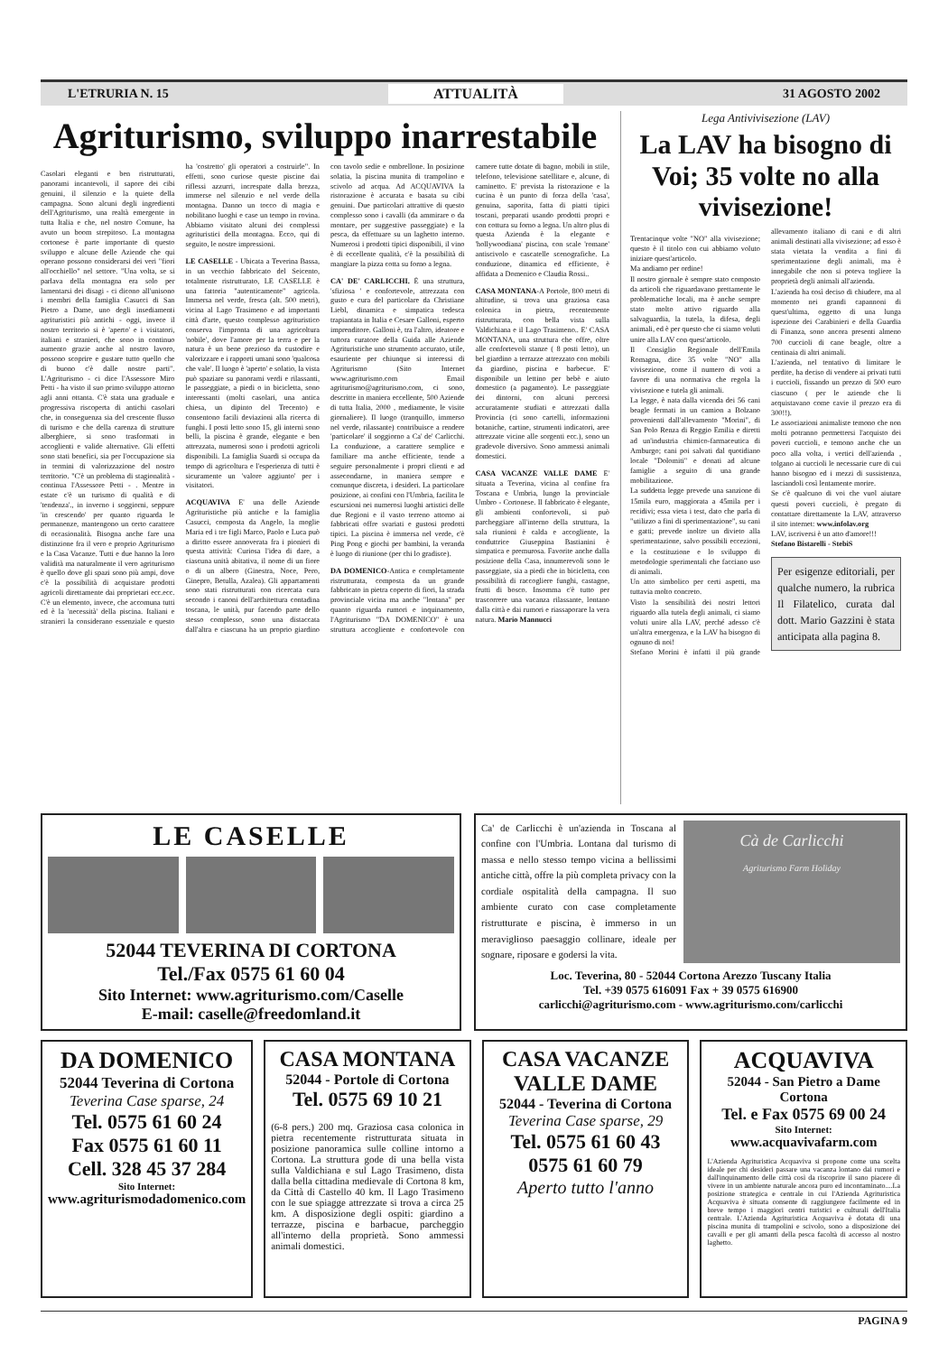L'ETRURIA N. 15 ATTUALITÀ 31 AGOSTO 2002
Agriturismo, sviluppo inarrestabile
Casolari eleganti e ben ristrutturati, panorami incantevoli, il sapore dei cibi genuini, il silenzio e la quiete della campagna. Sono alcuni degli ingredienti dell'Agriturismo, una realtà emergente in tutta Italia e che, nel nostro Comune, ha avuto un boom strepitoso. La montagna cortonese è parte importante di questo sviluppo e alcune delle Aziende che qui operano possono considerarsi dei veri "fiori all'occhiello" nel settore. "Una volta, se si parlava della montagna era solo per lamentarsi dei disagi - ci dicono all'unisono i membri della famiglia Casucci di San Pietro a Dame, uno degli insediamenti agrituristici più antichi - oggi, invece il nostro territorio si è 'aperto' e i visitatori, italiani e stranieri, che sono in continuo aumento grazie anche al nostro lavoro, possono scoprire e gustare tutto quello che di buono c'è dalle nostre parti". L'Agriturismo - ci dice l'Assessore Miro Petti - ha visto il suo primo sviluppo attorno agli anni ottanta. C'è stata una graduale e progressiva riscoperta di antichi casolari che, in conseguenza sia del crescente flusso di turismo e che della carenza di strutture alberghiere, si sono trasformati in accoglienti e valide alternative. Gli effetti sono stati benefici, sia per l'occupazione sia in termini di valorizzazione del nostro territorio. "C'è un problema di stagionalità - continua l'Assessore Petti - . Mentre in estate c'è un turismo di qualità e di 'tendenza'., in inverno i soggiorni, seppure 'in crescendo' per quanto riguarda le permanenze, mantengono un certo carattere di occasionalità. Bisogna anche fare una distinzione fra il vero e proprio Agriturismo e la Casa Vacanze. Tutti e due hanno la loro validità ma naturalmente il vero agriturismo è quello dove gli spazi sono più ampi, dove c'è la possibilità di acquistare prodotti agricoli direttamente dai proprietari ecc.ecc. C'è un elemento, invece, che accomuna tutti ed è la 'necessità' della piscina. Italiani e stranieri la considerano essenziale e questo ha 'costretto' gli operatori a costruirle". In effetti, sono curiose queste piscine dai riflessi azzurri, increspate dalla brezza, immerse nel silenzio e nel verde della montagna. Danno un tocco di magia e nobilitano luoghi e case un tempo in rovina. Abbiamo visitato alcuni dei complessi agrituristici della montagna. Ecco, qui di seguito, le nostre impressioni.
LE CASELLE - Ubicata a Teverina Bassa, in un vecchio fabbricato del Seicento, totalmente ristrutturato, LE CASELLE è una fattoria "autenticamente" agricola. Immersa nel verde, fresca (alt. 500 metri), vicina al Lago Trasimeno e ad importanti città d'arte, questo complesso agrituristico conserva l'impronta di una agricoltura 'nobile', dove l'amore per la terra e per la natura è un bene prezioso da custodire e valorizzare e i rapporti umani sono 'qualcosa che vale'. Il luogo è 'aperto' e solatio, la vista può spaziare su panorami verdi e rilassanti, le passeggiate, a piedi o in bicicletta, sono interessanti (molti casolari, una antica chiesa, un dipinto del Trecento) e consentono facili deviazioni alla ricerca di funghi. I posti letto sono 15, gli interni sono belli, la piscina è grande, elegante e ben attrezzata, numerosi sono i prodotti agricoli disponibili. La famiglia Suardi si occupa da tempo di agricoltura e l'esperienza di tutti è sicuramente un 'valore aggiunto' per i visitatori.
ACQUAVIVA E' una delle Aziende Agrituristiche più antiche e la famiglia Casucci, composta da Angelo, la moglie Maria ed i tre figli Marco, Paolo e Luca può a diritto essere annoverata fra i pionieri di questa attività: Curiosa l'idea di dare, a ciascuna unità abitativa, il nome di un fiore o di un albero (Ginestra, Noce, Pero, Ginepro, Betulla, Azalea). Gli appartamenti sono stati ristrutturati con ricercata cura secondo i canoni dell'architettura contadina toscana, le unità, pur facendo parte dello stesso complesso, sono una distaccata dall'altra e ciascuna ha un proprio giardino con tavolo sedie e ombrellone. In posizione solatia, la piscina munita di trampolino e scivolo ad acqua. Ad ACQUAVIVA la ristorazione è accurata e basata su cibi genuini. Due particolari attrattive di questo complesso sono i cavalli (da ammirare o da montare, per suggestive passeggiate) e la pesca, da effettuare su un laghetto interno. Numerosi i prodotti tipici disponibili, il vino è di eccellente qualità, c'è la possibilità di mangiare la pizza cotta su forno a legna.
CA' DE' CARLICCHI. È una struttura, 'sfiziosa ' e confortevole, attrezzata con gusto e cura del particolare da Christiane Liebl, dinamica e simpatica tedesca trapiantata in Italia e Cesare Galloni, esperto imprenditore. Galloni è, tra l'altro, ideatore e tuttora curatore della Guida alle Aziende Agrituristiche uno strumento accurato, utile, esauriente per chiunque si interessi di Agriturismo (Sito Internet www.agriturismo.com Email agriturismo@agriturismo.com, ci sono, descritte in maniera eccellente, 500 Aziende di tutta Italia, 2000 , mediamente, le visite giornaliere). Il luogo (tranquillo, immerso nel verde, rilassante) contribuisce a rendere 'particolare' il soggiorno a Ca' de' Carlicchi. La conduzione, a carattere semplice e familiare ma anche efficiente, tende a seguire personalmente i propri clienti e ad assecondarne, in maniera sempre e comunque discreta, i desideri. La particolare posizione, ai confini con l'Umbria, facilita le escursioni nei numerosi luoghi artistici delle due Regioni e il vasto terreno attorno ai fabbricati offre svariati e gustosi prodotti tipici. La piscina è immersa nel verde, c'è Ping Pong e giochi per bambini, la veranda è luogo di riunione (per chi lo gradisce).
DA DOMENICO-Antica e completamente ristrutturata, composta da un grande fabbricato in pietra coperto di fiori, la strada provinciale vicina ma anche "lontana" per quanto riguarda rumori e inquinamento, l'Agriturismo "DA DOMENICO" è una struttura accogliente e confortevole con camere tutte dotate di bagno, mobili in stile, telefono, televisione satellitare e, alcune, di caminetto. E' prevista la ristorazione e la cucina è un punto di forza della 'casa', genuina, saporita, fatta di piatti tipici toscani, preparati usando prodotti propri e con cottura su forno a legna. Un altro plus di questa Azienda è la elegante e 'hollywoodiana' piscina, con scale 'romane' antiscivolo e cascatelle scenografiche. La conduzione, dinamica ed efficiente, è affidata a Domenico e Claudia Rossi..
CASA MONTANA-A Portole, 800 metri di altitudine, si trova una graziosa casa colonica in pietra, recentemente ristrutturata, con bella vista sulla Valdichiana e il Lago Trasimeno.. E' CASA MONTANA, una struttura che offre, oltre alle confortevoli stanze ( 8 posti letto), un bel giardino a terrazze attrezzato con mobili da giardino, piscina e barbecue. E' disponibile un lettino per bebè e aiuto domestico (a pagamento). Le passeggiate dei dintorni, con alcuni percorsi accuratamente studiati e attrezzati dalla Provincia (ci sono cartelli, informazioni botaniche, cartine, strumenti indicatori, aree attrezzate vicine alle sorgenti ecc.), sono un gradevole diversivo. Sono ammessi animali domestici.
CASA VACANZE VALLE DAME E' situata a Teverina, vicina al confine fra Toscana e Umbria, lungo la provinciale Umbro - Cortonese. Il fabbricato è elegante, gli ambienti confortevoli, si può parcheggiare all'interno della struttura, la sala riunioni è calda e accogliente, la conduttrice Giuseppina Bastianini è simpatica e premurosa. Favorite anche dalla posizione della Casa, innumerevoli sono le passeggiate, sia a piedi che in bicicletta, con possibilità di raccogliere funghi, castagne, frutti di bosco. Insomma c'è tutto per trascorrere una vacanza rilassante, lontano dalla città e dai rumori e riassaporare la vera natura. Mario Mannucci
Lega Antivivisezione (LAV)
La LAV ha bisogno di Voi; 35 volte no alla vivisezione!
Trentacinque volte "NO" alla vivisezione; questo è il titolo con cui abbiamo voluto iniziare quest'articolo.
Ma andiamo per ordine!
Il nostro giornale è sempre stato composto da articoli che riguardavano prettamente le problematiche locali, ma è anche sempre stato molto attivo riguardo alla salvaguardia, la tutela, la difesa, degli animali, ed è per questo che ci siamo voluti unire alla LAV con quest'articolo.
Il Consiglio Regionale dell'Emila Romagna, dice 35 volte "NO" alla vivisezione, come il numero di voti a favore di una normativa che regola la vivisezione e tutela gli animali.
La legge, è nata dalla vicenda dei 56 cani beagle fermati in un camion a Bolzano provenienti dall'allevamento "Morini", di San Polo Renza di Reggio Emilia e diretti ad un'industria chimico-farmaceutica di Amburgo; cani poi salvati dal quotidiano locale "Dolomiti" e donati ad alcune famiglie a seguito di una grande mobilitazione.
La suddetta legge prevede una sanzione di 15mila euro, maggiorata a 45mila per i recidivi; essa vieta i test, dato che parla di "utilizzo a fini di sperimentazione", su cani e gatti; prevede inoltre un divieto alla sperimentazione, salvo possibili eccezioni, e la costituzione e lo sviluppo di metodologie sperimentali che facciano uso di animali.
Un atto simbolico per certi aspetti, ma tuttavia molto concreto.
Visto la sensibilità dei nostri lettori riguardo alla tutela degli animali, ci siamo voluti unire alla LAV, perché adesso c'è un'altra emergenza, e la LAV ha bisogno di ognuno di noi!
Stefano Morini è infatti il più grande allevamento italiano di cani e di altri animali destinati alla vivisezione; ad esso è stata vietata la vendita a fini di sperimentazione degli animali, ma è innegabile che non si poteva togliere la proprietà degli animali all'azienda.
L'azienda ha così deciso di chiudere, ma al momento nei grandi capannoni di quest'ultima, oggetto di una lunga ispezione dei Carabinieri e della Guardia di Finanza, sono ancora presenti almeno 700 cuccioli di cane beagle, oltre a centinaia di altri animali.
L'azienda, nel tentativo di limitare le perdite, ha deciso di vendere ai privati tutti i cuccioli, fissando un prezzo di 500 euro ciascuno ( per le aziende che li acquistavano come cavie il prezzo era di 300!!).
Le associazioni animaliste temono che non molti potranno permettersi l'acquisto dei poveri cuccioli, e temono anche che un poco alla volta, i vertici dell'azienda , tolgano ai cuccioli le necessarie cure di cui hanno bisogno ed i mezzi di sussistenza, lasciandoli così lentamente morire.
Se c'è qualcuno di voi che vuol aiutare questi poveri cuccioli, è pregato di contattare direttamente la LAV, attraverso il sito internet: www.infolav.org
LAV, iscriversi è un atto d'amore!!!
Stefano Bistarelli - StebiS
Per esigenze editoriali, per qualche numero, la rubrica Il Filatelico, curata dal dott. Mario Gazzini è stata anticipata alla pagina 8.
LE CASELLE
52044 TEVERINA DI CORTONA
Tel./Fax 0575 61 60 04
Sito Internet: www.agriturismo.com/Caselle
E-mail: caselle@freedomland.it
Ca' de Carlicchi è un'azienda in Toscana al confine con l'Umbria. Lontana dal turismo di massa e nello stesso tempo vicina a bellissimi antiche città, offre la più completa privacy con la cordiale ospitalità della campagna. Il suo ambiente curato con case completamente ristrutturate e piscina, è immerso in un meraviglioso paesaggio collinare, ideale per sognare, riposare e godersi la vita.
Cà de Carlicchi
Agriturismo Farm Holiday
Loc. Teverina, 80 - 52044 Cortona Arezzo Tuscany Italia
Tel. +39 0575 616091 Fax + 39 0575 616900
carlicchi@agriturismo.com - www.agriturismo.com/carlicchi
DA DOMENICO
52044 Teverina di Cortona
Teverina Case sparse, 24
Tel. 0575 61 60 24
Fax 0575 61 60 11
Cell. 328 45 37 284
Sito Internet:
www.agriturismodadomenico.com
CASA MONTANA
52044 - Portole di Cortona
Tel. 0575 69 10 21
(6-8 pers.) 200 mq. Graziosa casa colonica in pietra recentemente ristrutturata situata in posizione panoramica sulle colline intorno a Cortona. La struttura gode di una bella vista sulla Valdichiana e sul Lago Trasimeno, dista dalla bella cittadina medievale di Cortona 8 km, da Città di Castello 40 km. Il Lago Trasimeno con le sue spiagge attrezzate si trova a circa 25 km. A disposizione degli ospiti: giardino a terrazze, piscina e barbacue, parcheggio all'interno della proprietà. Sono ammessi animali domestici.
CASA VACANZE
VALLE DAME
52044 - Teverina di Cortona
Teverina Case sparse, 29
Tel. 0575 61 60 43
0575 61 60 79
Aperto tutto l'anno
ACQUAVIVA
52044 - San Pietro a Dame Cortona
Tel. e Fax 0575 69 00 24
Sito Internet:
www.acquavivafarm.com
L'Azienda Agrituristica Acquaviva si propone come una scelta ideale per chi desideri passare una vacanza lontano dai rumori e dall'inquinamento delle città così da riscoprire il sano piacere di vivere in un ambiente naturale ancora puro ed incontaminato....La posizione strategica e centrale in cui l'Azienda Agrituristica Acquaviva è situata consente di raggiungere facilmente ed in breve tempo i maggiori centri turistici e culturali dell'Italia centrale. L'Azienda Agrituristica Acquaviva è dotata di una piscina munita di trampolini e scivolo, sono a disposizione dei cavalli e per gli amanti della pesca facoltà di accesso al nostro laghetto.
PAGINA 9